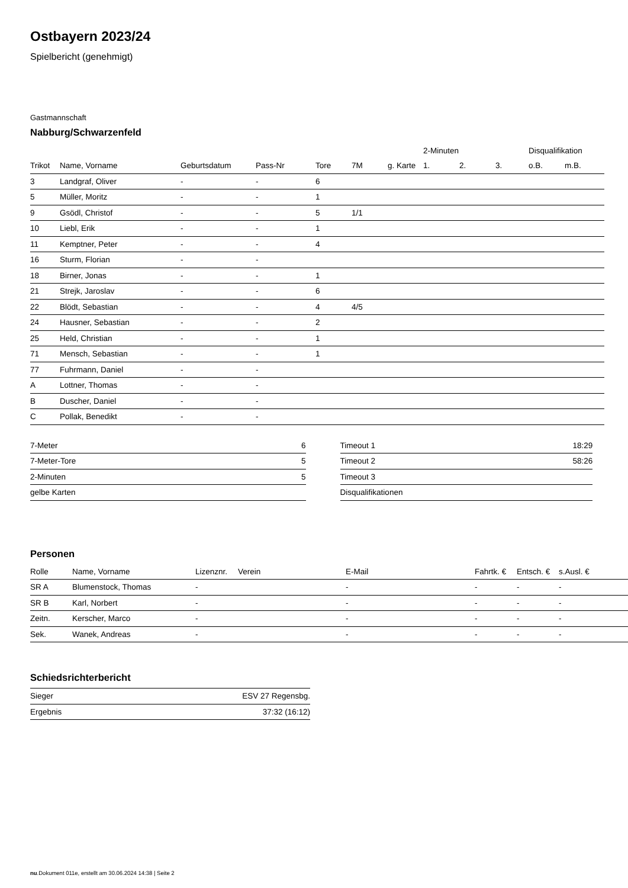Ostbayern 2023/24
Spielbericht (genehmigt)
Gastmannschaft
Nabburg/Schwarzenfeld
| | | | | | | | 2-Minuten | | | Disqualifikation | |
| --- | --- | --- | --- | --- | --- | --- | --- | --- | --- | --- | --- |
| Trikot | Name, Vorname | Geburtsdatum | Pass-Nr | Tore | 7M | g. Karte | 1. | 2. | 3. | o.B. | m.B. |
| 3 | Landgraf, Oliver | - | - | 6 | | | | | | | |
| 5 | Müller, Moritz | - | - | 1 | | | | | | | |
| 9 | Gsödl, Christof | - | - | 5 | 1/1 | | | | | | |
| 10 | Liebl, Erik | - | - | 1 | | | | | | | |
| 11 | Kemptner, Peter | - | - | 4 | | | | | | | |
| 16 | Sturm, Florian | - | - | | | | | | | | |
| 18 | Birner, Jonas | - | - | 1 | | | | | | | |
| 21 | Strejk, Jaroslav | - | - | 6 | | | | | | | |
| 22 | Blödt, Sebastian | - | - | 4 | 4/5 | | | | | | |
| 24 | Hausner, Sebastian | - | - | 2 | | | | | | | |
| 25 | Held, Christian | - | - | 1 | | | | | | | |
| 71 | Mensch, Sebastian | - | - | 1 | | | | | | | |
| 77 | Fuhrmann, Daniel | - | - | | | | | | | | |
| A | Lottner, Thomas | - | - | | | | | | | | |
| B | Duscher, Daniel | - | - | | | | | | | | |
| C | Pollak, Benedikt | - | - | | | | | | | | |
| 7-Meter | 6 |
| 7-Meter-Tore | 5 |
| 2-Minuten | 5 |
| gelbe Karten | |
| Timeout 1 | 18:29 |
| Timeout 2 | 58:26 |
| Timeout 3 | |
| Disqualifikationen | |
Personen
| Rolle | Name, Vorname | Lizenznr. | Verein | E-Mail | Fahrtk. € | Entsch. € | s.Ausl. € |
| --- | --- | --- | --- | --- | --- | --- | --- |
| SR A | Blumenstock, Thomas | - | | - | - | - | - |
| SR B | Karl, Norbert | - | | - | - | - | - |
| Zeitn. | Kerscher, Marco | - | | - | - | - | - |
| Sek. | Wanek, Andreas | - | | - | - | - | - |
Schiedsrichterbericht
| Sieger | ESV 27 Regensbg. |
| Ergebnis | 37:32 (16:12) |
nu.Dokument 011e, erstellt am 30.06.2024 14:38 | Seite 2